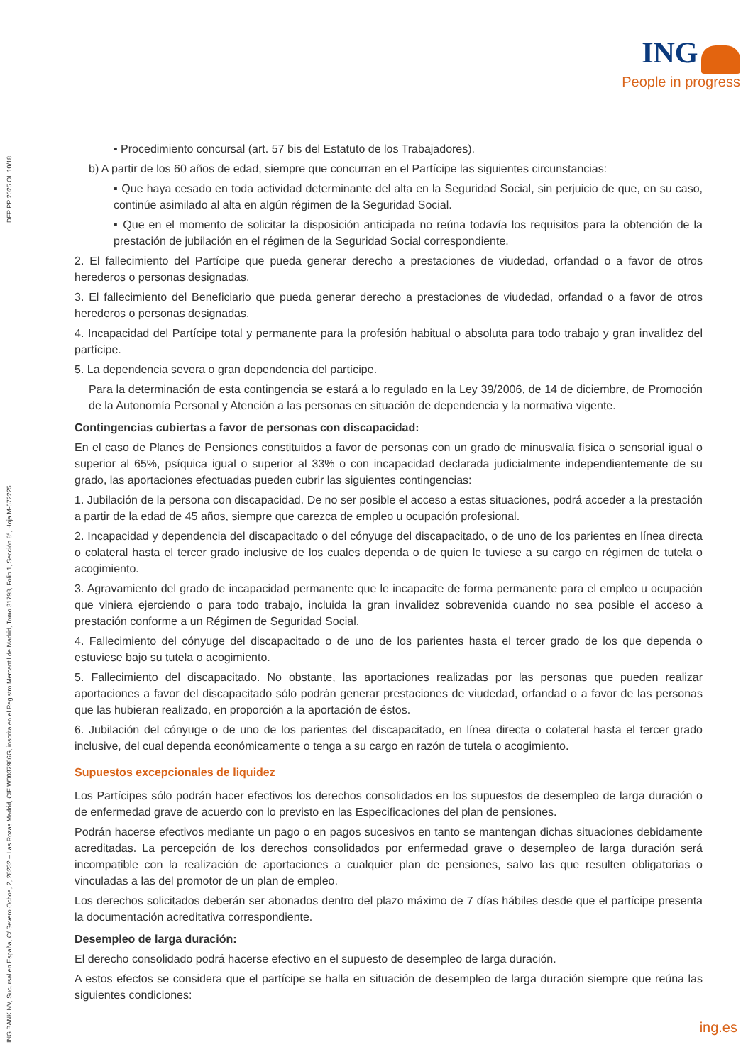ING
People in progress
ING BANK NV, Sucursal en España, C/ Severo Ochoa, 2, 28232 – Las Rozas Madrid, CIF W0037986G, inscrita en el Registro Mercantil de Madrid, Tomo 31798, Folio 1, Sección 8ª, Hoja M-572225. DFP PP 2025 OL 10/18
▪ Procedimiento concursal (art. 57 bis del Estatuto de los Trabajadores).
b) A partir de los 60 años de edad, siempre que concurran en el Partícipe las siguientes circunstancias:
▪ Que haya cesado en toda actividad determinante del alta en la Seguridad Social, sin perjuicio de que, en su caso, continúe asimilado al alta en algún régimen de la Seguridad Social.
▪ Que en el momento de solicitar la disposición anticipada no reúna todavía los requisitos para la obtención de la prestación de jubilación en el régimen de la Seguridad Social correspondiente.
2. El fallecimiento del Partícipe que pueda generar derecho a prestaciones de viudedad, orfandad o a favor de otros herederos o personas designadas.
3. El fallecimiento del Beneficiario que pueda generar derecho a prestaciones de viudedad, orfandad o a favor de otros herederos o personas designadas.
4. Incapacidad del Partícipe total y permanente para la profesión habitual o absoluta para todo trabajo y gran invalidez del partícipe.
5. La dependencia severa o gran dependencia del partícipe.
Para la determinación de esta contingencia se estará a lo regulado en la Ley 39/2006, de 14 de diciembre, de Promoción de la Autonomía Personal y Atención a las personas en situación de dependencia y la normativa vigente.
Contingencias cubiertas a favor de personas con discapacidad:
En el caso de Planes de Pensiones constituidos a favor de personas con un grado de minusvalía física o sensorial igual o superior al 65%, psíquica igual o superior al 33% o con incapacidad declarada judicialmente independientemente de su grado, las aportaciones efectuadas pueden cubrir las siguientes contingencias:
1. Jubilación de la persona con discapacidad. De no ser posible el acceso a estas situaciones, podrá acceder a la prestación a partir de la edad de 45 años, siempre que carezca de empleo u ocupación profesional.
2. Incapacidad y dependencia del discapacitado o del cónyuge del discapacitado, o de uno de los parientes en línea directa o colateral hasta el tercer grado inclusive de los cuales dependa o de quien le tuviese a su cargo en régimen de tutela o acogimiento.
3. Agravamiento del grado de incapacidad permanente que le incapacite de forma permanente para el empleo u ocupación que viniera ejerciendo o para todo trabajo, incluida la gran invalidez sobrevenida cuando no sea posible el acceso a prestación conforme a un Régimen de Seguridad Social.
4. Fallecimiento del cónyuge del discapacitado o de uno de los parientes hasta el tercer grado de los que dependa o estuviese bajo su tutela o acogimiento.
5. Fallecimiento del discapacitado. No obstante, las aportaciones realizadas por las personas que pueden realizar aportaciones a favor del discapacitado sólo podrán generar prestaciones de viudedad, orfandad o a favor de las personas que las hubieran realizado, en proporción a la aportación de éstos.
6. Jubilación del cónyuge o de uno de los parientes del discapacitado, en línea directa o colateral hasta el tercer grado inclusive, del cual dependa económicamente o tenga a su cargo en razón de tutela o acogimiento.
Supuestos excepcionales de liquidez
Los Partícipes sólo podrán hacer efectivos los derechos consolidados en los supuestos de desempleo de larga duración o de enfermedad grave de acuerdo con lo previsto en las Especificaciones del plan de pensiones.
Podrán hacerse efectivos mediante un pago o en pagos sucesivos en tanto se mantengan dichas situaciones debidamente acreditadas. La percepción de los derechos consolidados por enfermedad grave o desempleo de larga duración será incompatible con la realización de aportaciones a cualquier plan de pensiones, salvo las que resulten obligatorias o vinculadas a las del promotor de un plan de empleo.
Los derechos solicitados deberán ser abonados dentro del plazo máximo de 7 días hábiles desde que el partícipe presenta la documentación acreditativa correspondiente.
Desempleo de larga duración:
El derecho consolidado podrá hacerse efectivo en el supuesto de desempleo de larga duración.
A estos efectos se considera que el partícipe se halla en situación de desempleo de larga duración siempre que reúna las siguientes condiciones:
ing.es